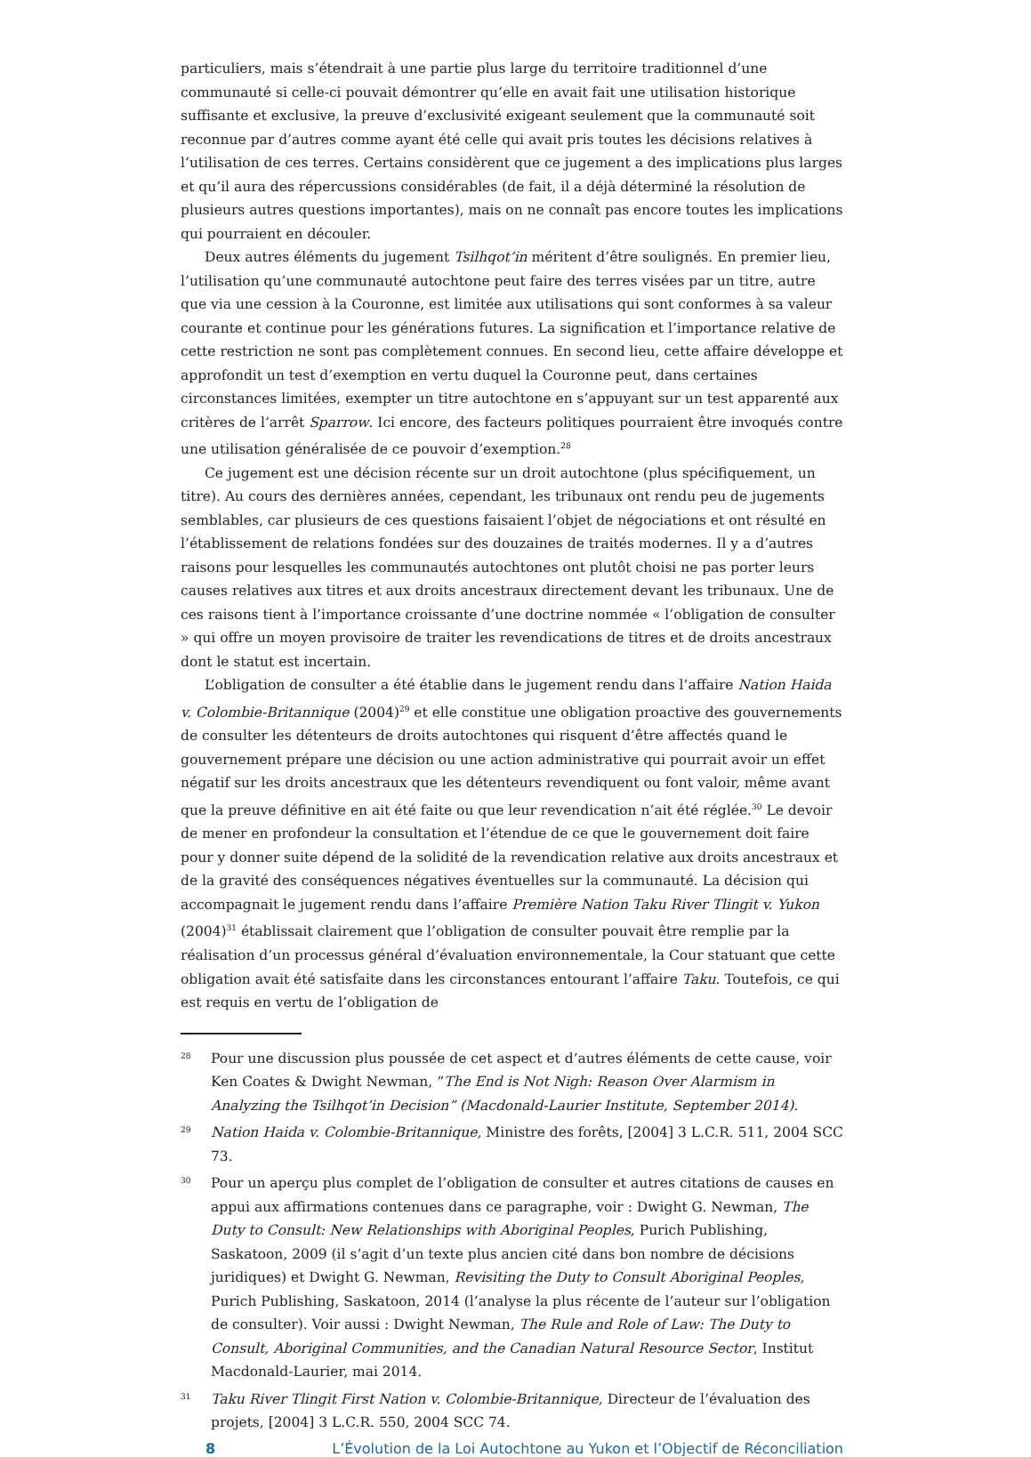particuliers, mais s’étendrait à une partie plus large du territoire traditionnel d’une communauté si celle-ci pouvait démontrer qu’elle en avait fait une utilisation historique suffisante et exclusive, la preuve d’exclusivité exigeant seulement que la communauté soit reconnue par d’autres comme ayant été celle qui avait pris toutes les décisions relatives à l’utilisation de ces terres. Certains considèrent que ce jugement a des implications plus larges et qu’il aura des répercussions considérables (de fait, il a déjà déterminé la résolution de plusieurs autres questions importantes), mais on ne connaît pas encore toutes les implications qui pourraient en découler.
Deux autres éléments du jugement Tsilhqot’in méritent d’être soulignés. En premier lieu, l’utilisation qu’une communauté autochtone peut faire des terres visées par un titre, autre que via une cession à la Couronne, est limitée aux utilisations qui sont conformes à sa valeur courante et continue pour les générations futures. La signification et l’importance relative de cette restriction ne sont pas complètement connues. En second lieu, cette affaire développe et approfondit un test d’exemption en vertu duquel la Couronne peut, dans certaines circonstances limitées, exempter un titre autochtone en s’appuyant sur un test apparenté aux critères de l’arrêt Sparrow. Ici encore, des facteurs politiques pourraient être invoqués contre une utilisation généralisée de ce pouvoir d’exemption.<sup>28</sup>
Ce jugement est une décision récente sur un droit autochtone (plus spécifiquement, un titre). Au cours des dernières années, cependant, les tribunaux ont rendu peu de jugements semblables, car plusieurs de ces questions faisaient l’objet de négociations et ont résulté en l’établissement de relations fondées sur des douzaines de traités modernes. Il y a d’autres raisons pour lesquelles les communautés autochtones ont plutôt choisi ne pas porter leurs causes relatives aux titres et aux droits ancestraux directement devant les tribunaux. Une de ces raisons tient à l’importance croissante d’une doctrine nommée « l’obligation de consulter » qui offre un moyen provisoire de traiter les revendications de titres et de droits ancestraux dont le statut est incertain.
L’obligation de consulter a été établie dans le jugement rendu dans l’affaire Nation Haida v. Colombie-Britannique (2004)<sup>29</sup> et elle constitue une obligation proactive des gouvernements de consulter les détenteurs de droits autochtones qui risquent d’être affectés quand le gouvernement prépare une décision ou une action administrative qui pourrait avoir un effet négatif sur les droits ancestraux que les détenteurs revendiquent ou font valoir, même avant que la preuve définitive en ait été faite ou que leur revendication n’ait été réglée.<sup>30</sup> Le devoir de mener en profondeur la consultation et l’étendue de ce que le gouvernement doit faire pour y donner suite dépend de la solidité de la revendication relative aux droits ancestraux et de la gravité des conséquences négatives éventuelles sur la communauté. La décision qui accompagnait le jugement rendu dans l’affaire Première Nation Taku River Tlingit v. Yukon (2004)<sup>31</sup> établissait clairement que l’obligation de consulter pouvait être remplie par la réalisation d’un processus général d’évaluation environnementale, la Cour statuant que cette obligation avait été satisfaite dans les circonstances entourant l’affaire Taku. Toutefois, ce qui est requis en vertu de l’obligation de
28 Pour une discussion plus poussée de cet aspect et d’autres éléments de cette cause, voir Ken Coates & Dwight Newman, “The End is Not Nigh: Reason Over Alarmism in Analyzing the Tsilhqot’in Decision” (Macdonald-Laurier Institute, September 2014).
29 Nation Haida v. Colombie-Britannique, Ministre des forêts, [2004] 3 L.C.R. 511, 2004 SCC 73.
30 Pour un aperçu plus complet de l’obligation de consulter et autres citations de causes en appui aux affirmations contenues dans ce paragraphe, voir : Dwight G. Newman, The Duty to Consult: New Relationships with Aboriginal Peoples, Purich Publishing, Saskatoon, 2009 (il s’agit d’un texte plus ancien cité dans bon nombre de décisions juridiques) et Dwight G. Newman, Revisiting the Duty to Consult Aboriginal Peoples, Purich Publishing, Saskatoon, 2014 (l’analyse la plus récente de l’auteur sur l’obligation de consulter). Voir aussi : Dwight Newman, The Rule and Role of Law: The Duty to Consult, Aboriginal Communities, and the Canadian Natural Resource Sector, Institut Macdonald-Laurier, mai 2014.
31 Taku River Tlingit First Nation v. Colombie-Britannique, Directeur de l’évaluation des projets, [2004] 3 L.C.R. 550, 2004 SCC 74.
8 L’Évolution de la Loi Autochtone au Yukon et l’Objectif de Réconciliation